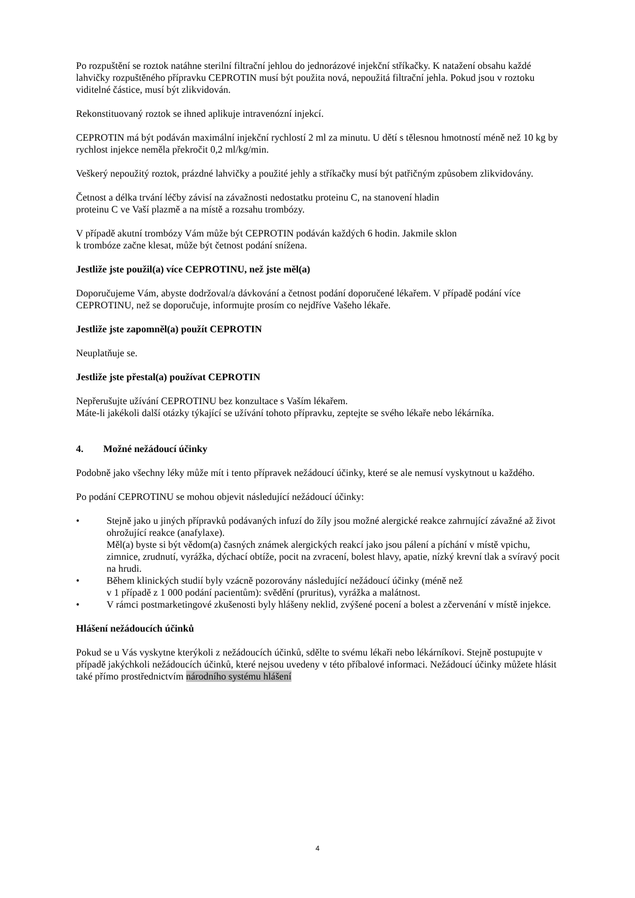Po rozpuštění se roztok natáhne sterilní filtrační jehlou do jednorázové injekční stříkačky. K natažení obsahu každé lahvičky rozpuštěného přípravku CEPROTIN musí být použita nová, nepoužitá filtrační jehla. Pokud jsou v roztoku viditelné částice, musí být zlikvidován.
Rekonstituovaný roztok se ihned aplikuje intravenózní injekcí.
CEPROTIN má být podáván maximální injekční rychlostí 2 ml za minutu. U dětí s tělesnou hmotností méně než 10 kg by rychlost injekce neměla překročit 0,2 ml/kg/min.
Veškerý nepoužitý roztok, prázdné lahvičky a použité jehly a stříkačky musí být patřičným způsobem zlikvidovány.
Četnost a délka trvání léčby závisí na závažnosti nedostatku proteinu C, na stanovení hladin
proteinu C ve Vaší plazmě a na místě a rozsahu trombózy.
V případě akutní trombózy Vám může být CEPROTIN podáván každých 6 hodin. Jakmile sklon
k trombóze začne klesat, může být četnost podání snížena.
Jestliže jste použil(a) více CEPROTINU, než jste měl(a)
Doporučujeme Vám, abyste dodržoval/a dávkování a četnost podání doporučené lékařem. V případě podání více CEPROTINU, než se doporučuje, informujte prosím co nejdříve Vašeho lékaře.
Jestliže jste zapomněl(a) použít CEPROTIN
Neuplatňuje se.
Jestliže jste přestal(a) používat CEPROTIN
Nepřerušujte užívání CEPROTINU bez konzultace s Vaším lékařem.
Máte-li jakékoli další otázky týkající se užívání tohoto přípravku, zeptejte se svého lékaře nebo lékárníka.
4. Možné nežádoucí účinky
Podobně jako všechny léky může mít i tento přípravek nežádoucí účinky, které se ale nemusí vyskytnout u každého.
Po podání CEPROTINU se mohou objevit následující nežádoucí účinky:
• Stejně jako u jiných přípravků podávaných infuzí do žíly jsou možné alergické reakce zahrnující závažné až život ohrožující reakce (anafylaxe).
Měl(a) byste si být vědom(a) časných známek alergických reakcí jako jsou pálení a píchání v místě vpichu, zimnice, zrudnutí, vyrážka, dýchací obtíže, pocit na zvracení, bolest hlavy, apatie, nízký krevní tlak a svíravý pocit na hrudi.
• Během klinických studií byly vzácně pozorovány následující nežádoucí účinky (méně než
v 1 případě z 1 000 podání pacientům): svědění (pruritus), vyrážka a malátnost.
• V rámci postmarketingové zkušenosti byly hlášeny neklid, zvýšené pocení a bolest a zčervenání v místě injekce.
Hlášení nežádoucích účinků
Pokud se u Vás vyskytne kterýkoli z nežádoucích účinků, sdělte to svému lékaři nebo lékárníkovi. Stejně postupujte v případě jakýchkoli nežádoucích účinků, které nejsou uvedeny v této příbalové informaci. Nežádoucí účinky můžete hlásit také přímo prostřednictvím národního systému hlášení
4